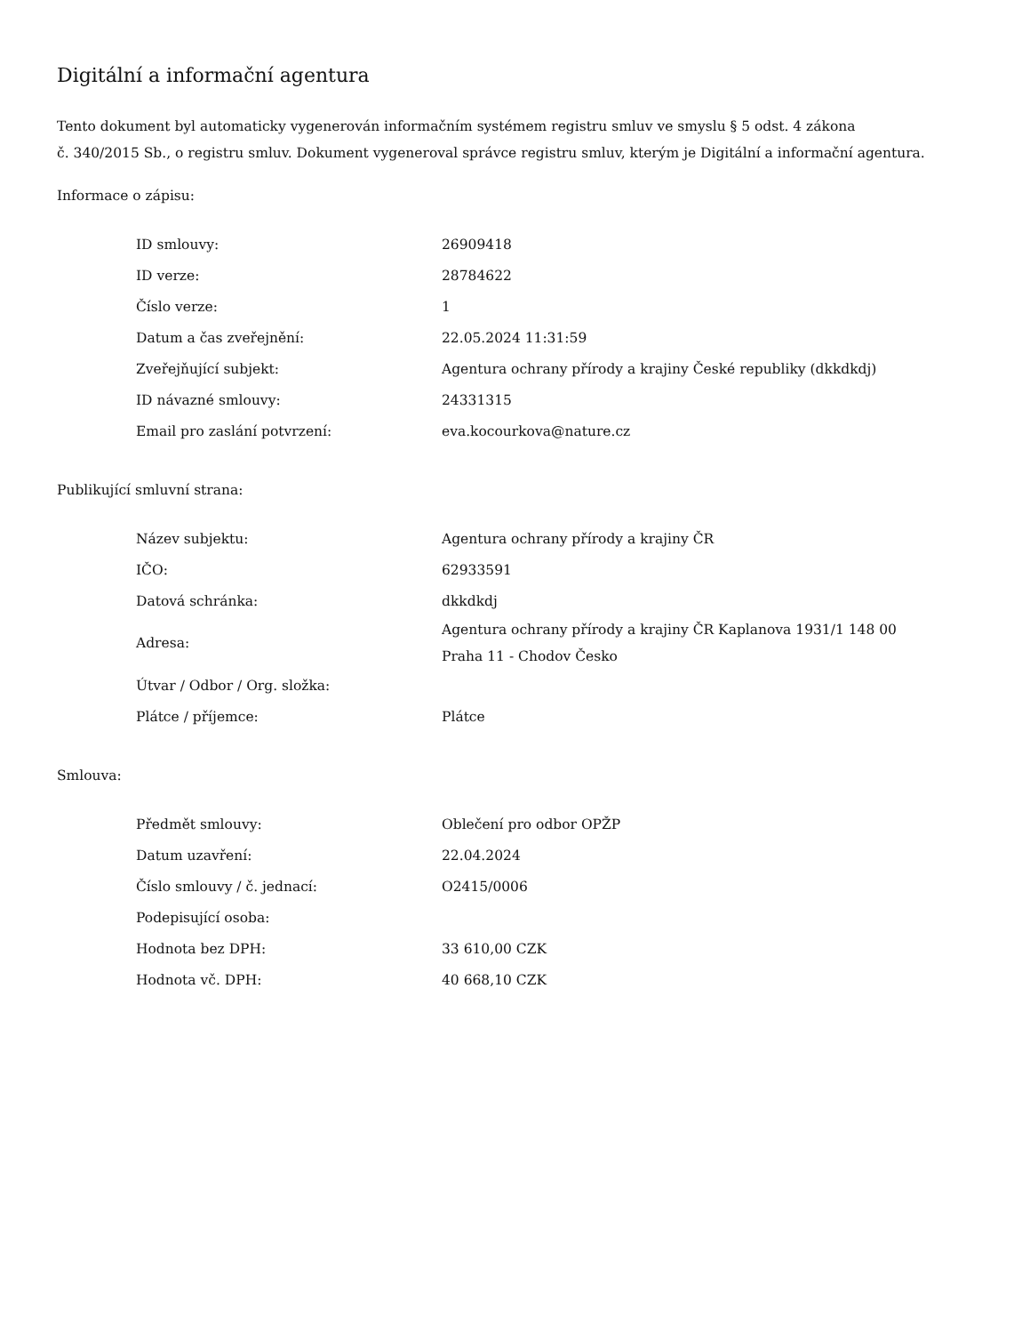Digitální a informační agentura
Tento dokument byl automaticky vygenerován informačním systémem registru smluv ve smyslu § 5 odst. 4 zákona
č. 340/2015 Sb., o registru smluv. Dokument vygeneroval správce registru smluv, kterým je Digitální a informační agentura.
Informace o zápisu:
| ID smlouvy: | 26909418 |
| ID verze: | 28784622 |
| Číslo verze: | 1 |
| Datum a čas zveřejnění: | 22.05.2024 11:31:59 |
| Zveřejňující subjekt: | Agentura ochrany přírody a krajiny České republiky (dkkdkdj) |
| ID návazné smlouvy: | 24331315 |
| Email pro zaslání potvrzení: | eva.kocourkova@nature.cz |
Publikující smluvní strana:
| Název subjektu: | Agentura ochrany přírody a krajiny ČR |
| IČO: | 62933591 |
| Datová schránka: | dkkdkdj |
| Adresa: | Agentura ochrany přírody a krajiny ČR Kaplanova 1931/1 148 00 Praha 11 - Chodov Česko |
| Útvar / Odbor / Org. složka: | |
| Plátce / příjemce: | Plátce |
Smlouva:
| Předmět smlouvy: | Oblečení pro odbor OPŽP |
| Datum uzavření: | 22.04.2024 |
| Číslo smlouvy / č. jednací: | O2415/0006 |
| Podepisující osoba: | |
| Hodnota bez DPH: | 33 610,00 CZK |
| Hodnota vč. DPH: | 40 668,10 CZK |